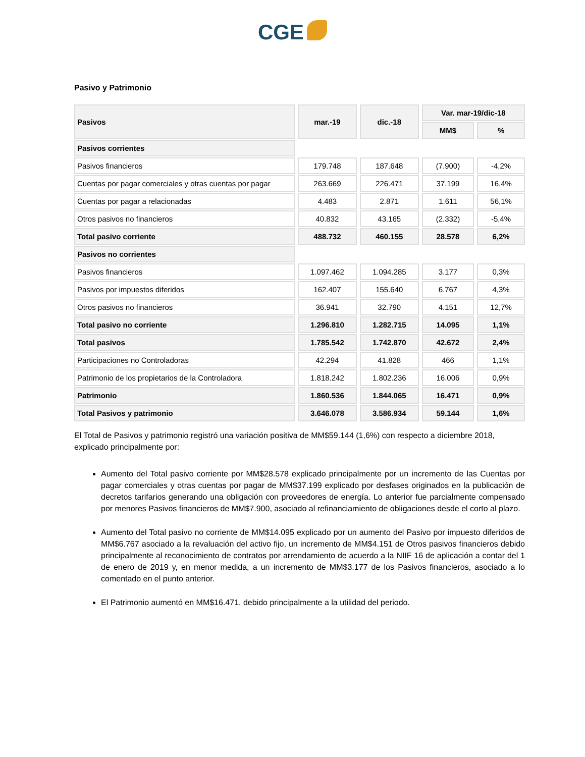CGE
Pasivo y Patrimonio
| Pasivos | mar.-19 | dic.-18 | Var. mar-19/dic-18 | |
| --- | --- | --- | --- | --- |
| | | | MM$ | % |
| Pasivos corrientes | | | | |
| Pasivos financieros | 179.748 | 187.648 | (7.900) | -4,2% |
| Cuentas por pagar comerciales y otras cuentas por pagar | 263.669 | 226.471 | 37.199 | 16,4% |
| Cuentas por pagar a relacionadas | 4.483 | 2.871 | 1.611 | 56,1% |
| Otros pasivos no financieros | 40.832 | 43.165 | (2.332) | -5,4% |
| Total pasivo corriente | 488.732 | 460.155 | 28.578 | 6,2% |
| Pasivos no corrientes | | | | |
| Pasivos financieros | 1.097.462 | 1.094.285 | 3.177 | 0,3% |
| Pasivos por impuestos diferidos | 162.407 | 155.640 | 6.767 | 4,3% |
| Otros pasivos no financieros | 36.941 | 32.790 | 4.151 | 12,7% |
| Total pasivo no corriente | 1.296.810 | 1.282.715 | 14.095 | 1,1% |
| Total pasivos | 1.785.542 | 1.742.870 | 42.672 | 2,4% |
| Participaciones no Controladoras | 42.294 | 41.828 | 466 | 1,1% |
| Patrimonio de los propietarios de la Controladora | 1.818.242 | 1.802.236 | 16.006 | 0,9% |
| Patrimonio | 1.860.536 | 1.844.065 | 16.471 | 0,9% |
| Total Pasivos y patrimonio | 3.646.078 | 3.586.934 | 59.144 | 1,6% |
El Total de Pasivos y patrimonio registró una variación positiva de MM$59.144 (1,6%) con respecto a diciembre 2018, explicado principalmente por:
Aumento del Total pasivo corriente por MM$28.578 explicado principalmente por un incremento de las Cuentas por pagar comerciales y otras cuentas por pagar de MM$37.199 explicado por desfases originados en la publicación de decretos tarifarios generando una obligación con proveedores de energía. Lo anterior fue parcialmente compensado por menores Pasivos financieros de MM$7.900, asociado al refinanciamiento de obligaciones desde el corto al plazo.
Aumento del Total pasivo no corriente de MM$14.095 explicado por un aumento del Pasivo por impuesto diferidos de MM$6.767 asociado a la revaluación del activo fijo, un incremento de MM$4.151 de Otros pasivos financieros debido principalmente al reconocimiento de contratos por arrendamiento de acuerdo a la NIIF 16 de aplicación a contar del 1 de enero de 2019 y, en menor medida, a un incremento de MM$3.177 de los Pasivos financieros, asociado a lo comentado en el punto anterior.
El Patrimonio aumentó en MM$16.471, debido principalmente a la utilidad del periodo.